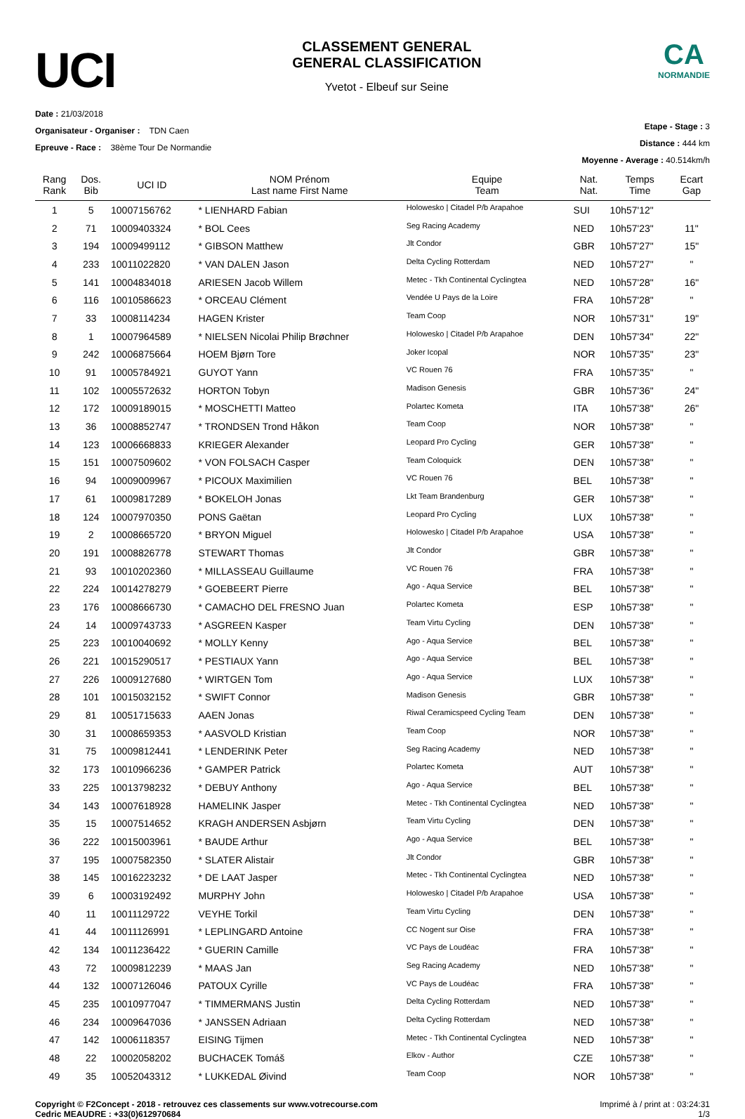UCI
CLASSEMENT GENERAL
GENERAL CLASSIFICATION
Yvetot - Elbeuf sur Seine
CA
NORMANDIE
Date : 21/03/2018
Organisateur - Organiser : TDN Caen
Epreuve - Race : 38ème Tour De Normandie
Etape - Stage : 3
Distance : 444 km
Moyenne - Average : 40.514km/h
| Rang Rank | Dos. Bib | UCI ID | NOM Prénom Last name First Name | Equipe Team | Nat. Nat. | Temps Time | Ecart Gap |
| --- | --- | --- | --- | --- | --- | --- | --- |
| 1 | 5 | 10007156762 | * LIENHARD Fabian | Holowesko / Citadel P/b Arapahoe | SUI | 10h57'12" | |
| 2 | 71 | 10009403324 | * BOL Cees | Seg Racing Academy | NED | 10h57'23" | 11" |
| 3 | 194 | 10009499112 | * GIBSON Matthew | Jlt Condor | GBR | 10h57'27" | 15" |
| 4 | 233 | 10011022820 | * VAN DALEN Jason | Delta Cycling Rotterdam | NED | 10h57'27" | " |
| 5 | 141 | 10004834018 | ARIESEN Jacob Willem | Metec - Tkh Continental Cyclingtea | NED | 10h57'28" | 16" |
| 6 | 116 | 10010586623 | * ORCEAU Clément | Vendée U Pays de la Loire | FRA | 10h57'28" | " |
| 7 | 33 | 10008114234 | HAGEN Krister | Team Coop | NOR | 10h57'31" | 19" |
| 8 | 1 | 10007964589 | * NIELSEN Nicolai Philip Brøchner | Holowesko / Citadel P/b Arapahoe | DEN | 10h57'34" | 22" |
| 9 | 242 | 10006875664 | HOEM Bjørn Tore | Joker Icopal | NOR | 10h57'35" | 23" |
| 10 | 91 | 10005784921 | GUYOT Yann | VC Rouen 76 | FRA | 10h57'35" | " |
| 11 | 102 | 10005572632 | HORTON Tobyn | Madison Genesis | GBR | 10h57'36" | 24" |
| 12 | 172 | 10009189015 | * MOSCHETTI Matteo | Polartec Kometa | ITA | 10h57'38" | 26" |
| 13 | 36 | 10008852747 | * TRONDSEN Trond Håkon | Team Coop | NOR | 10h57'38" | " |
| 14 | 123 | 10006668833 | KRIEGER Alexander | Leopard Pro Cycling | GER | 10h57'38" | " |
| 15 | 151 | 10007509602 | * VON FOLSACH Casper | Team Coloquick | DEN | 10h57'38" | " |
| 16 | 94 | 10009009967 | * PICOUX Maximilien | VC Rouen 76 | BEL | 10h57'38" | " |
| 17 | 61 | 10009817289 | * BOKELOH Jonas | Lkt Team Brandenburg | GER | 10h57'38" | " |
| 18 | 124 | 10007970350 | PONS Gaëtan | Leopard Pro Cycling | LUX | 10h57'38" | " |
| 19 | 2 | 10008665720 | * BRYON Miguel | Holowesko / Citadel P/b Arapahoe | USA | 10h57'38" | " |
| 20 | 191 | 10008826778 | STEWART Thomas | Jlt Condor | GBR | 10h57'38" | " |
| 21 | 93 | 10010202360 | * MILLASSEAU Guillaume | VC Rouen 76 | FRA | 10h57'38" | " |
| 22 | 224 | 10014278279 | * GOEBEERT Pierre | Ago - Aqua Service | BEL | 10h57'38" | " |
| 23 | 176 | 10008666730 | * CAMACHO DEL FRESNO Juan | Polartec Kometa | ESP | 10h57'38" | " |
| 24 | 14 | 10009743733 | * ASGREEN Kasper | Team Virtu Cycling | DEN | 10h57'38" | " |
| 25 | 223 | 10010040692 | * MOLLY Kenny | Ago - Aqua Service | BEL | 10h57'38" | " |
| 26 | 221 | 10015290517 | * PESTIAUX Yann | Ago - Aqua Service | BEL | 10h57'38" | " |
| 27 | 226 | 10009127680 | * WIRTGEN Tom | Ago - Aqua Service | LUX | 10h57'38" | " |
| 28 | 101 | 10015032152 | * SWIFT Connor | Madison Genesis | GBR | 10h57'38" | " |
| 29 | 81 | 10051715633 | AAEN Jonas | Riwal Ceramicspeed Cycling Team | DEN | 10h57'38" | " |
| 30 | 31 | 10008659353 | * AASVOLD Kristian | Team Coop | NOR | 10h57'38" | " |
| 31 | 75 | 10009812441 | * LENDERINK Peter | Seg Racing Academy | NED | 10h57'38" | " |
| 32 | 173 | 10010966236 | * GAMPER Patrick | Polartec Kometa | AUT | 10h57'38" | " |
| 33 | 225 | 10013798232 | * DEBUY Anthony | Ago - Aqua Service | BEL | 10h57'38" | " |
| 34 | 143 | 10007618928 | HAMELINK Jasper | Metec - Tkh Continental Cyclingtea | NED | 10h57'38" | " |
| 35 | 15 | 10007514652 | KRAGH ANDERSEN Asbjørn | Team Virtu Cycling | DEN | 10h57'38" | " |
| 36 | 222 | 10015003961 | * BAUDE Arthur | Ago - Aqua Service | BEL | 10h57'38" | " |
| 37 | 195 | 10007582350 | * SLATER Alistair | Jlt Condor | GBR | 10h57'38" | " |
| 38 | 145 | 10016223232 | * DE LAAT Jasper | Metec - Tkh Continental Cyclingtea | NED | 10h57'38" | " |
| 39 | 6 | 10003192492 | MURPHY John | Holowesko / Citadel P/b Arapahoe | USA | 10h57'38" | " |
| 40 | 11 | 10011129722 | VEYHE Torkil | Team Virtu Cycling | DEN | 10h57'38" | " |
| 41 | 44 | 10011126991 | * LEPLINGARD Antoine | CC Nogent sur Oise | FRA | 10h57'38" | " |
| 42 | 134 | 10011236422 | * GUERIN Camille | VC Pays de Loudéac | FRA | 10h57'38" | " |
| 43 | 72 | 10009812239 | * MAAS Jan | Seg Racing Academy | NED | 10h57'38" | " |
| 44 | 132 | 10007126046 | PATOUX Cyrille | VC Pays de Loudéac | FRA | 10h57'38" | " |
| 45 | 235 | 10010977047 | * TIMMERMANS Justin | Delta Cycling Rotterdam | NED | 10h57'38" | " |
| 46 | 234 | 10009647036 | * JANSSEN Adriaan | Delta Cycling Rotterdam | NED | 10h57'38" | " |
| 47 | 142 | 10006118357 | EISING Tijmen | Metec - Tkh Continental Cyclingtea | NED | 10h57'38" | " |
| 48 | 22 | 10002058202 | BUCHACEK Tomáš | Elkov - Author | CZE | 10h57'38" | " |
| 49 | 35 | 10052043312 | * LUKKEDAL Øivind | Team Coop | NOR | 10h57'38" | " |
Copyright © F2Concept - 2018 - retrouvez ces classements sur www.votrecourse.com
Cedric MEAUDRE : +33(0)612970684
Imprimé à / print at : 03:24:31
1/3